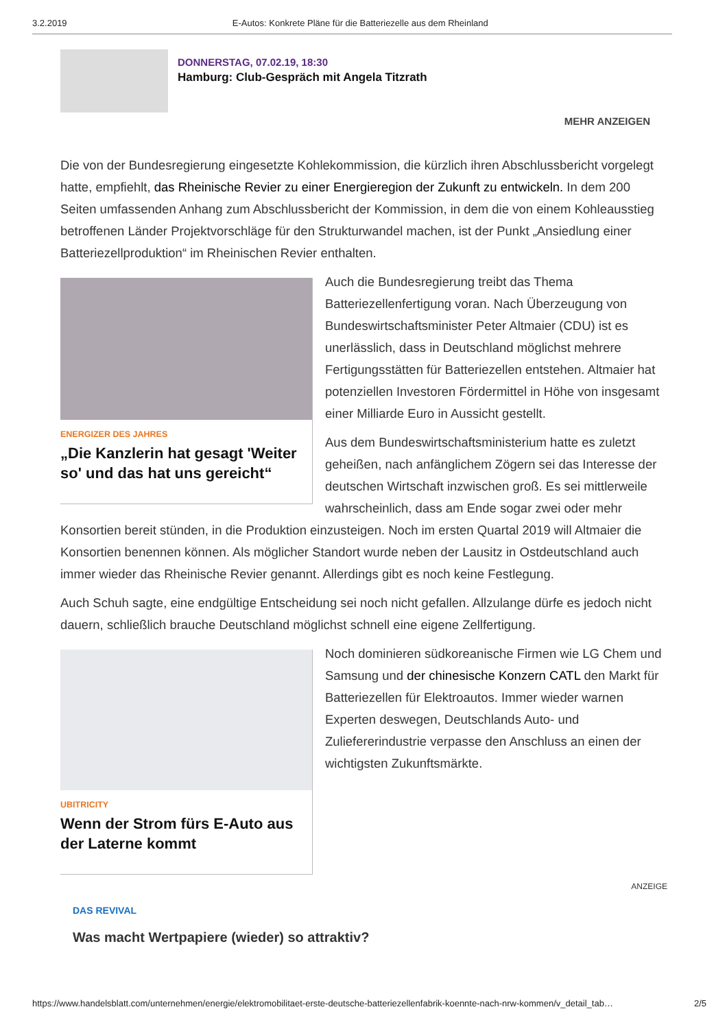3.2.2019 E-Autos: Konkrete Pläne für die Batteriezelle aus dem Rheinland
DONNERSTAG, 07.02.19, 18:30
Hamburg: Club-Gespräch mit Angela Titzrath
MEHR ANZEIGEN
Die von der Bundesregierung eingesetzte Kohlekommission, die kürzlich ihren Abschlussbericht vorgelegt hatte, empfiehlt, das Rheinische Revier zu einer Energieregion der Zukunft zu entwickeln. In dem 200 Seiten umfassenden Anhang zum Abschlussbericht der Kommission, in dem die von einem Kohleausstieg betroffenen Länder Projektvorschläge für den Strukturwandel machen, ist der Punkt „Ansiedlung einer Batteriezellproduktion“ im Rheinischen Revier enthalten.
ENERGIZER DES JAHRES
„Die Kanzlerin hat gesagt 'Weiter so' und das hat uns gereicht“
Auch die Bundesregierung treibt das Thema Batteriezellenfertigung voran. Nach Überzeugung von Bundeswirtschaftsminister Peter Altmaier (CDU) ist es unerlässlich, dass in Deutschland möglichst mehrere Fertigungsstätten für Batteriezellen entstehen. Altmaier hat potenziellen Investoren Fördermittel in Höhe von insgesamt einer Milliarde Euro in Aussicht gestellt.
Aus dem Bundeswirtschaftsministerium hatte es zuletzt geheißen, nach anfänglichem Zögern sei das Interesse der deutschen Wirtschaft inzwischen groß. Es sei mittlerweile wahrscheinlich, dass am Ende sogar zwei oder mehr Konsortien bereit stünden, in die Produktion einzusteigen. Noch im ersten Quartal 2019 will Altmaier die Konsortien benennen können. Als möglicher Standort wurde neben der Lausitz in Ostdeutschland auch immer wieder das Rheinische Revier genannt. Allerdings gibt es noch keine Festlegung.
Auch Schuh sagte, eine endgültige Entscheidung sei noch nicht gefallen. Allzulange dürfe es jedoch nicht dauern, schließlich brauche Deutschland möglichst schnell eine eigene Zellfertigung.
UBITRICITY
Wenn der Strom fürs E-Auto aus der Laterne kommt
Noch dominieren südkoreanische Firmen wie LG Chem und Samsung und der chinesische Konzern CATL den Markt für Batteriezellen für Elektroautos. Immer wieder warnen Experten deswegen, Deutschlands Auto- und Zuliefererindustrie verpasse den Anschluss an einen der wichtigsten Zukunftsmärkte.
ANZEIGE
DAS REVIVAL
Was macht Wertpapiere (wieder) so attraktiv?
https://www.handelsblatt.com/unternehmen/energie/elektromobilitaet-erste-deutsche-batteriezellenfabrik-koennte-nach-nrw-kommen/v_detail_tab… 2/5